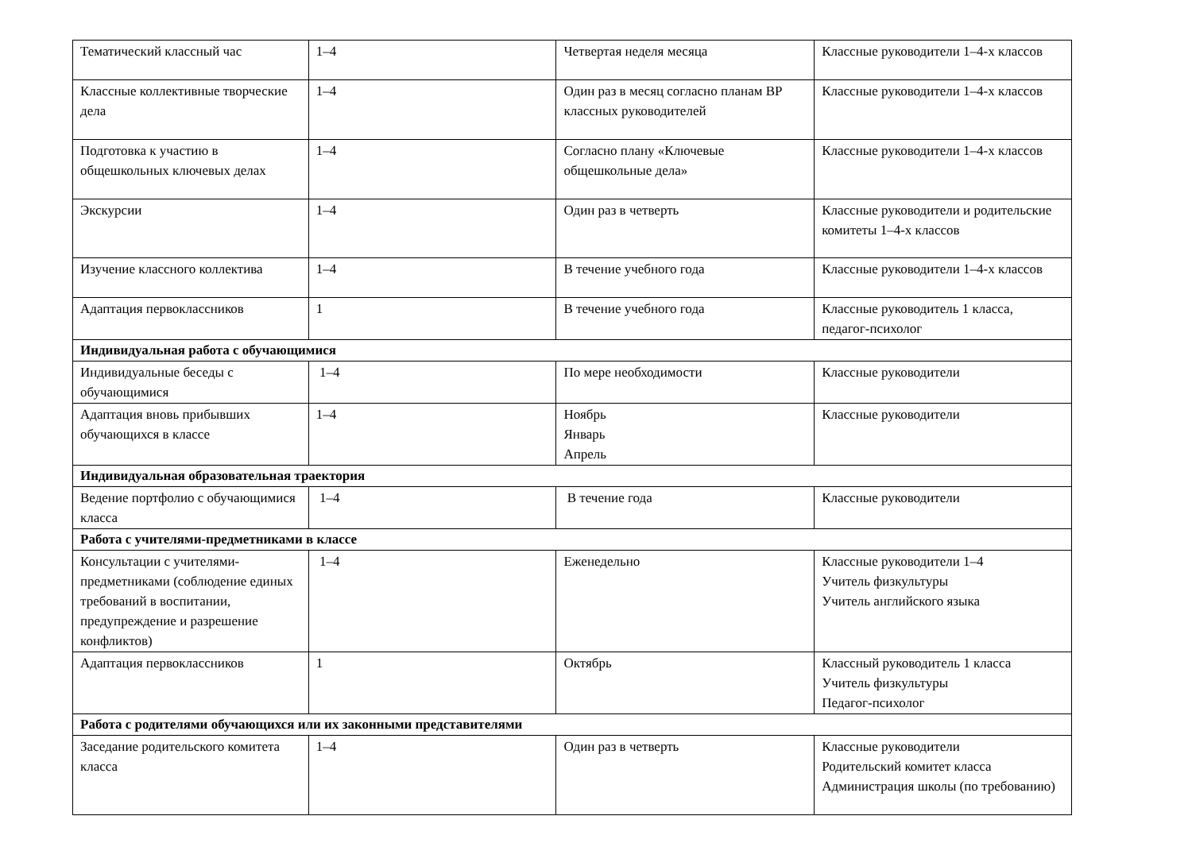| Тематический классный час | 1–4 | Четвертая неделя месяца | Классные руководители 1–4-х классов |
| Классные коллективные творческие дела | 1–4 | Один раз в месяц согласно планам ВР классных руководителей | Классные руководители 1–4-х классов |
| Подготовка к участию в общешкольных ключевых делах | 1–4 | Согласно плану «Ключевые общешкольные дела» | Классные руководители 1–4-х классов |
| Экскурсии | 1–4 | Один раз в четверть | Классные руководители и родительские комитеты 1–4-х классов |
| Изучение классного коллектива | 1–4 | В течение учебного года | Классные руководители 1–4-х классов |
| Адаптация первоклассников | 1 | В течение учебного года | Классные руководитель 1 класса, педагог-психолог |
| Индивидуальная работа с обучающимися | | | |
| Индивидуальные беседы с обучающимися | 1–4 | По мере необходимости | Классные руководители |
| Адаптация вновь прибывших обучающихся в классе | 1–4 | Ноябрь Январь Апрель | Классные руководители |
| Индивидуальная образовательная траектория | | | |
| Ведение портфолио с обучающимися класса | 1–4 | В течение года | Классные руководители |
| Работа с учителями-предметниками в классе | | | |
| Консультации с учителями-предметниками (соблюдение единых требований в воспитании, предупреждение и разрешение конфликтов) | 1–4 | Еженедельно | Классные руководители 1–4 Учитель физкультуры Учитель английского языка |
| Адаптация первоклассников | 1 | Октябрь | Классный руководитель 1 класса Учитель физкультуры Педагог-психолог |
| Работа с родителями обучающихся или их законными представителями | | | |
| Заседание родительского комитета класса | 1–4 | Один раз в четверть | Классные руководители Родительский комитет класса Администрация школы (по требованию) |